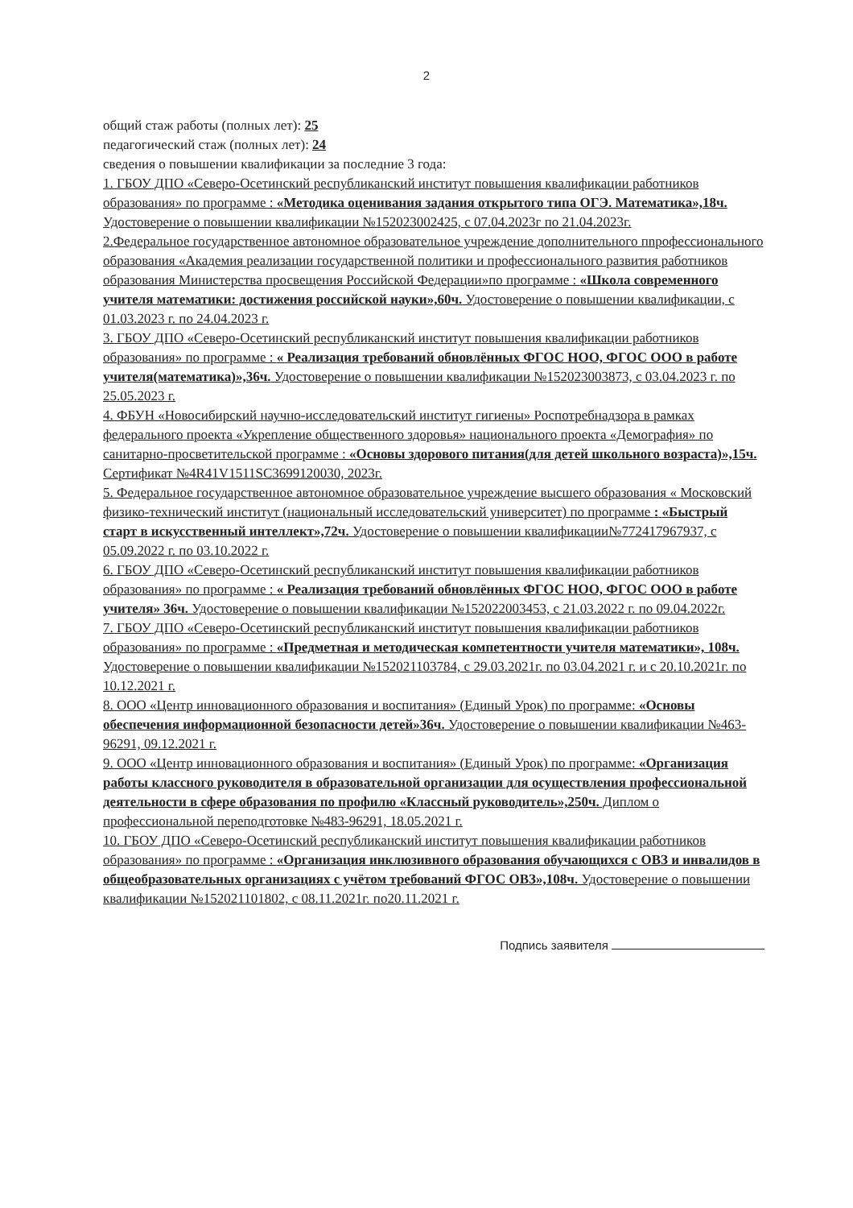2
общий стаж работы (полных лет): 25
педагогический стаж (полных лет): 24
сведения о повышении квалификации за последние 3 года:
1. ГБОУ ДПО «Северо-Осетинский республиканский институт повышения квалификации работников образования» по программе : «Методика оценивания задания открытого типа ОГЭ. Математика»,18ч. Удостоверение о повышении квалификации №152023002425, с 07.04.2023г по 21.04.2023г.
2.Федеральное государственное автономное образовательное учреждение дополнительного пnрофессионального образования «Академия реализации государственной политики и профессионального развития работников образования Министерства просвещения Российской Федерации»по программе : «Школа современного учителя математики: достижения российской науки»,60ч. Удостоверение о повышении квалификации, с 01.03.2023 г. по 24.04.2023 г.
3. ГБОУ ДПО «Северо-Осетинский республиканский институт повышения квалификации работников образования» по программе : « Реализация требований обновлённых ФГОС НОО, ФГОС ООО в работе учителя(математика)»,36ч. Удостоверение о повышении квалификации №152023003873, с 03.04.2023 г. по 25.05.2023 г.
4. ФБУН «Новосибирский научно-исследовательский институт гигиены» Роспотребнадзора в рамках федерального проекта «Укрепление общественного здоровья» национального проекта «Демография» по санитарно-просветительской программе : «Основы здорового питания(для детей школьного возраста)»,15ч. Сертификат №4R41V1511SC3699120030, 2023г.
5. Федеральное государственное автономное образовательное учреждение высшего образования « Московский физико-технический институт (национальный исследовательский университет) по программе : «Быстрый старт в искусственный интеллект»,72ч. Удостоверение о повышении квалификации№772417967937, с 05.09.2022 г. по 03.10.2022 г.
6. ГБОУ ДПО «Северо-Осетинский республиканский институт повышения квалификации работников образования» по программе : « Реализация требований обновлённых ФГОС НОО, ФГОС ООО в работе учителя» 36ч. Удостоверение о повышении квалификации №152022003453, с 21.03.2022 г. по 09.04.2022г.
7. ГБОУ ДПО «Северо-Осетинский республиканский институт повышения квалификации работников образования» по программе : «Предметная и методическая компетентности учителя математики», 108ч. Удостоверение о повышении квалификации №152021103784, с 29.03.2021г. по 03.04.2021 г. и с 20.10.2021г. по 10.12.2021 г.
8. ООО «Центр инновационного образования и воспитания» (Единый Урок) по программе: «Основы обеспечения информационной безопасности детей»36ч. Удостоверение о повышении квалификации №463-96291, 09.12.2021 г.
9. ООО «Центр инновационного образования и воспитания» (Единый Урок) по программе: «Организация работы классного руководителя в образовательной организации для осуществления профессиональной деятельности в сфере образования по профилю «Классный руководитель»,250ч. Диплом о профессиональной переподготовке №483-96291, 18.05.2021 г.
10. ГБОУ ДПО «Северо-Осетинский республиканский институт повышения квалификации работников образования» по программе : «Организация инклюзивного образования обучающихся с ОВЗ и инвалидов в общеобразовательных организациях с учётом требований ФГОС ОВЗ»,108ч. Удостоверение о повышении квалификации №152021101802, с 08.11.2021г. по20.11.2021 г.
Подпись заявителя